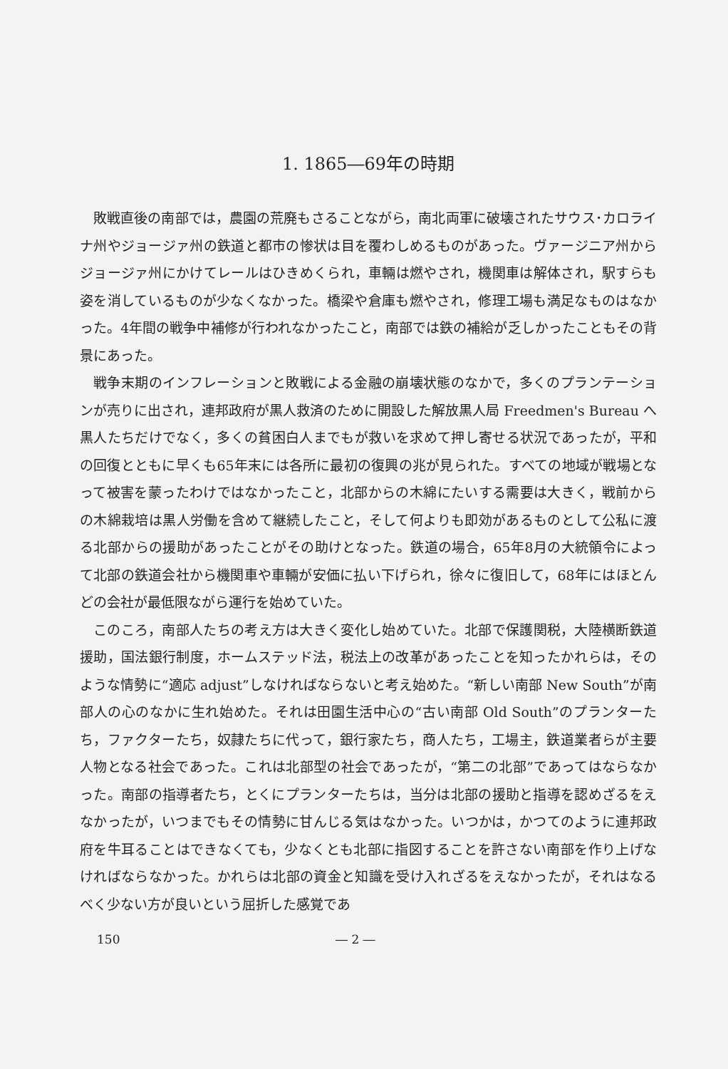1. 1865―69年の時期
敗戦直後の南部では，農園の荒廃もさることながら，南北両軍に破壊されたサウス･カロライナ州やジョージァ州の鉄道と都市の惨状は目を覆わしめるものがあった。ヴァージニア州からジョージァ州にかけてレールはひきめくられ，車輛は燃やされ，機関車は解体され，駅すらも姿を消しているものが少なくなかった。橋梁や倉庫も燃やされ，修理工場も満足なものはなかった。4年間の戦争中補修が行われなかったこと，南部では鉄の補給が乏しかったこともその背景にあった。
戦争末期のインフレーションと敗戦による金融の崩壊状態のなかで，多くのプランテーションが売りに出され，連邦政府が黒人救済のために開設した解放黒人局 Freedmen's Bureau へ黒人たちだけでなく，多くの貧困白人までもが救いを求めて押し寄せる状況であったが，平和の回復とともに早くも65年末には各所に最初の復興の兆が見られた。すべての地域が戦場となって被害を蒙ったわけではなかったこと，北部からの木綿にたいする需要は大きく，戦前からの木綿栽培は黒人労働を含めて継続したこと，そして何よりも即効があるものとして公私に渡る北部からの援助があったことがその助けとなった。鉄道の場合，65年8月の大統領令によって北部の鉄道会社から機関車や車輛が安価に払い下げられ，徐々に復旧して，68年にはほとんどの会社が最低限ながら運行を始めていた。
このころ，南部人たちの考え方は大きく変化し始めていた。北部で保護関税，大陸横断鉄道援助，国法銀行制度，ホームステッド法，税法上の改革があったことを知ったかれらは，そのような情勢に“適応 adjust”しなければならないと考え始めた。“新しい南部 New South”が南部人の心のなかに生れ始めた。それは田園生活中心の“古い南部 Old South”のプランターたち，ファクターたち，奴隷たちに代って，銀行家たち，商人たち，工場主，鉄道業者らが主要人物となる社会であった。これは北部型の社会であったが，“第二の北部”であってはならなかった。南部の指導者たち，とくにプランターたちは，当分は北部の援助と指導を認めざるをえなかったが，いつまでもその情勢に甘んじる気はなかった。いつかは，かつてのように連邦政府を牛耳ることはできなくても，少なくとも北部に指図することを許さない南部を作り上げなければならなかった。かれらは北部の資金と知識を受け入れざるをえなかったが，それはなるべく少ない方が良いという屈折した感覚であ
150 ― 2 ―